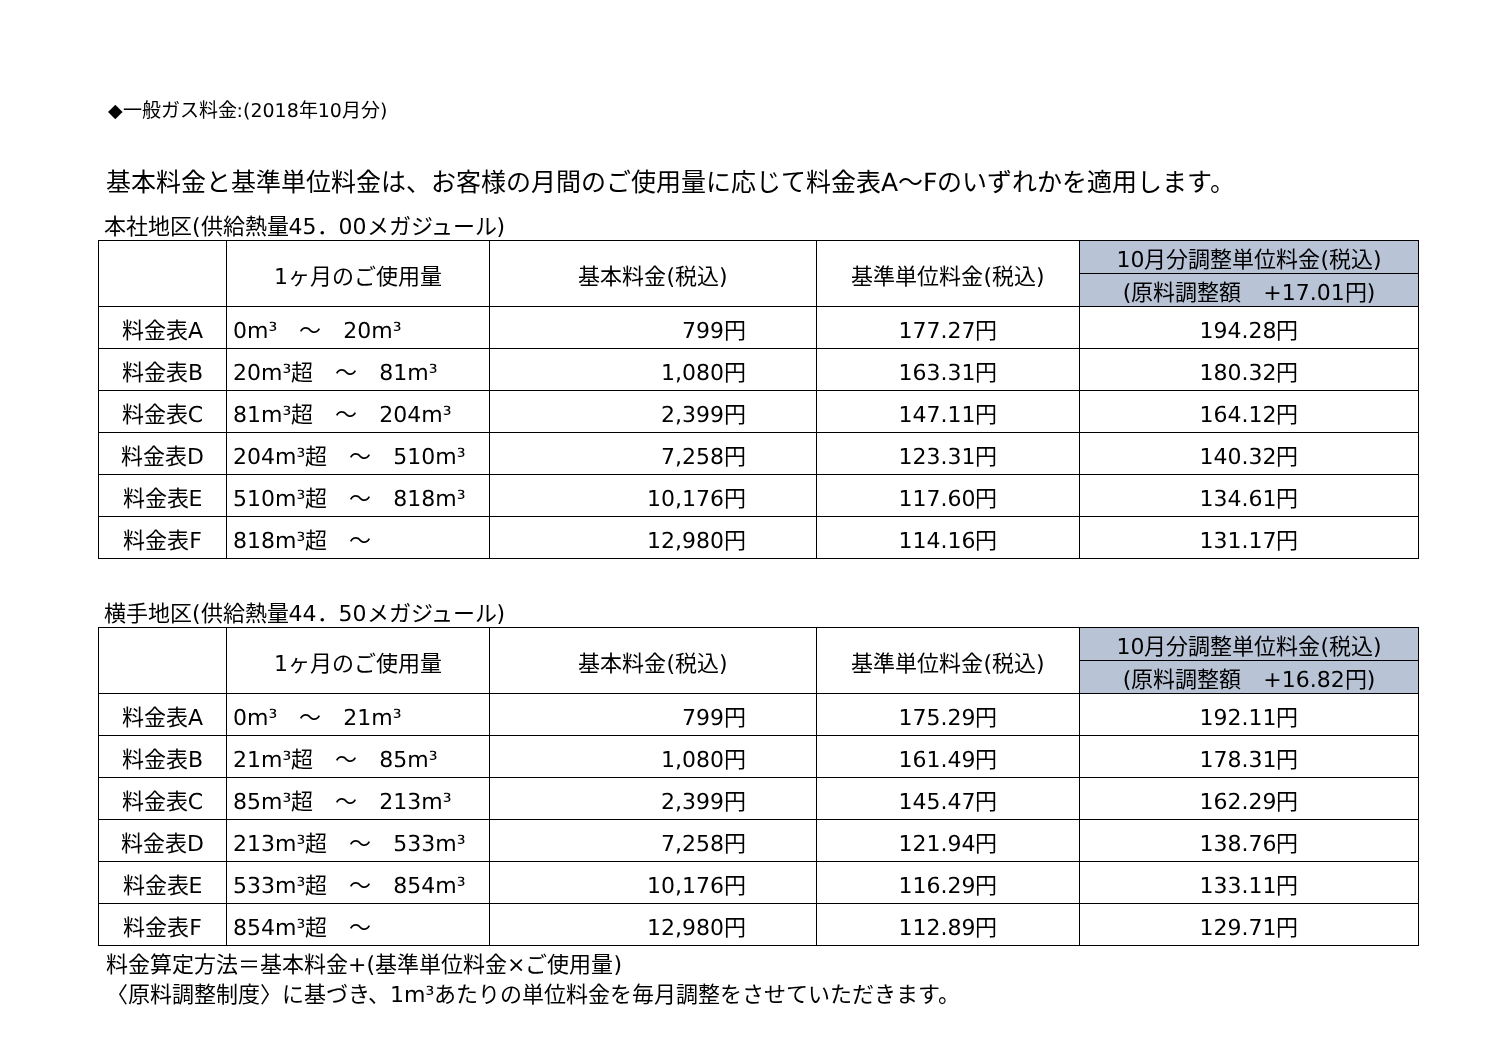◆一般ガス料金:(2018年10月分)
基本料金と基準単位料金は、お客様の月間のご使用量に応じて料金表A～Fのいずれかを適用します。
本社地区(供給熱量45．00メガジュール)
| | 1ヶ月のご使用量 | 基本料金(税込) | 基準単位料金(税込) | 10月分調整単位料金(税込) |
| | | | | (原料調整額 +17.01円) |
| 料金表A | 0m³ ～ 20m³ | 799円 | 177.27円 | 194.28円 |
| 料金表B | 20m³超 ～ 81m³ | 1,080円 | 163.31円 | 180.32円 |
| 料金表C | 81m³超 ～ 204m³ | 2,399円 | 147.11円 | 164.12円 |
| 料金表D | 204m³超 ～ 510m³ | 7,258円 | 123.31円 | 140.32円 |
| 料金表E | 510m³超 ～ 818m³ | 10,176円 | 117.60円 | 134.61円 |
| 料金表F | 818m³超 ～ | 12,980円 | 114.16円 | 131.17円 |
横手地区(供給熱量44．50メガジュール)
| | 1ヶ月のご使用量 | 基本料金(税込) | 基準単位料金(税込) | 10月分調整単位料金(税込) |
| | | | | (原料調整額 +16.82円) |
| 料金表A | 0m³ ～ 21m³ | 799円 | 175.29円 | 192.11円 |
| 料金表B | 21m³超 ～ 85m³ | 1,080円 | 161.49円 | 178.31円 |
| 料金表C | 85m³超 ～ 213m³ | 2,399円 | 145.47円 | 162.29円 |
| 料金表D | 213m³超 ～ 533m³ | 7,258円 | 121.94円 | 138.76円 |
| 料金表E | 533m³超 ～ 854m³ | 10,176円 | 116.29円 | 133.11円 |
| 料金表F | 854m³超 ～ | 12,980円 | 112.89円 | 129.71円 |
料金算定方法＝基本料金+(基準単位料金×ご使用量)
〈原料調整制度〉に基づき、1m³あたりの単位料金を毎月調整をさせていただきます。